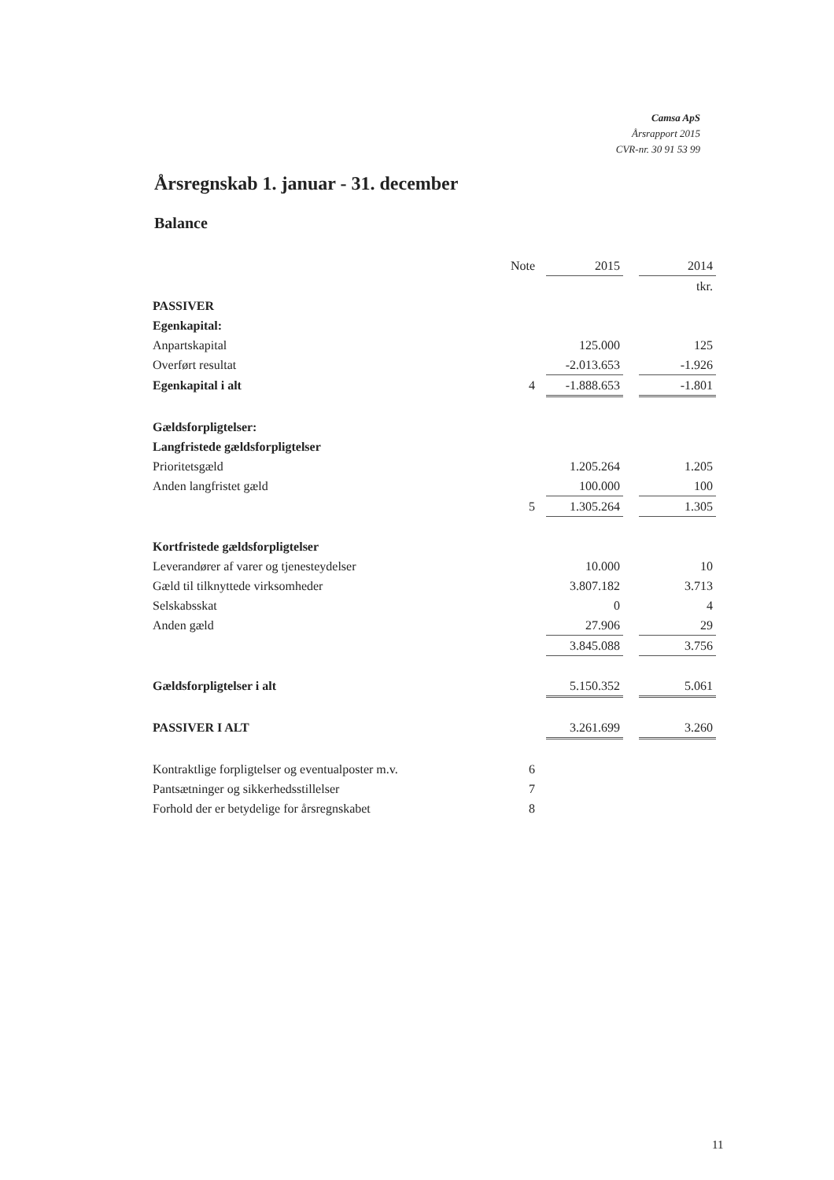Camsa ApS
Årsrapport 2015
CVR-nr. 30 91 53 99
Årsregnskab 1. januar - 31. december
Balance
| | Note | 2015 | | 2014 |
| --- | --- | --- | --- | --- |
| | | | | tkr. |
| PASSIVER | | | | |
| Egenkapital: | | | | |
| Anpartskapital | | 125.000 | | 125 |
| Overført resultat | | -2.013.653 | | -1.926 |
| Egenkapital i alt | 4 | -1.888.653 | | -1.801 |
| Gældsforpligtelser: | | | | |
| Langfristede gældsforpligtelser | | | | |
| Prioritetsgæld | | 1.205.264 | | 1.205 |
| Anden langfristet gæld | | 100.000 | | 100 |
| | 5 | 1.305.264 | | 1.305 |
| Kortfristede gældsforpligtelser | | | | |
| Leverandører af varer og tjenesteydelser | | 10.000 | | 10 |
| Gæld til tilknyttede virksomheder | | 3.807.182 | | 3.713 |
| Selskabsskat | | 0 | | 4 |
| Anden gæld | | 27.906 | | 29 |
| | | 3.845.088 | | 3.756 |
| Gældsforpligtelser i alt | | 5.150.352 | | 5.061 |
| PASSIVER I ALT | | 3.261.699 | | 3.260 |
| Kontraktlige forpligtelser og eventualposter m.v. | 6 | | | |
| Pantsætninger og sikkerhedsstillelser | 7 | | | |
| Forhold der er betydelige for årsregnskabet | 8 | | | |
11